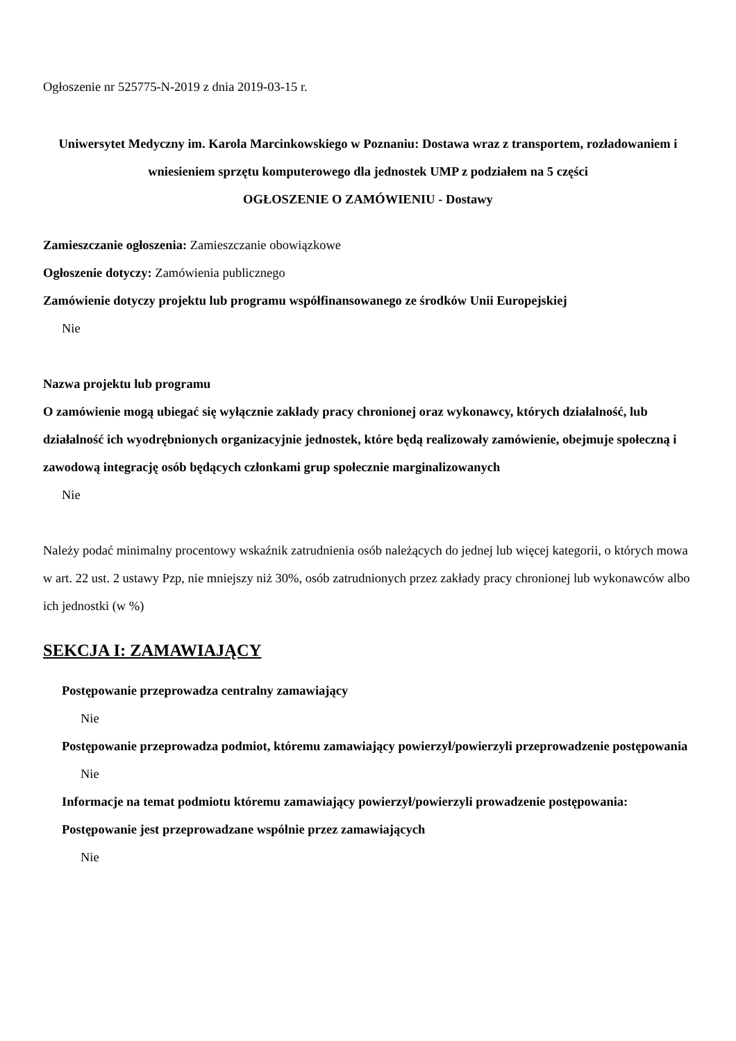Ogłoszenie nr 525775-N-2019 z dnia 2019-03-15 r.
Uniwersytet Medyczny im. Karola Marcinkowskiego w Poznaniu: Dostawa wraz z transportem, rozładowaniem i wniesieniem sprzętu komputerowego dla jednostek UMP z podziałem na 5 części
OGŁOSZENIE O ZAMÓWIENIU - Dostawy
Zamieszczanie ogłoszenia: Zamieszczanie obowiązkowe
Ogłoszenie dotyczy: Zamówienia publicznego
Zamówienie dotyczy projektu lub programu współfinansowanego ze środków Unii Europejskiej
Nie
Nazwa projektu lub programu
O zamówienie mogą ubiegać się wyłącznie zakłady pracy chronionej oraz wykonawcy, których działalność, lub działalność ich wyodrębnionych organizacyjnie jednostek, które będą realizowały zamówienie, obejmuje społeczną i zawodową integrację osób będących członkami grup społecznie marginalizowanych
Nie
Należy podać minimalny procentowy wskaźnik zatrudnienia osób należących do jednej lub więcej kategorii, o których mowa w art. 22 ust. 2 ustawy Pzp, nie mniejszy niż 30%, osób zatrudnionych przez zakłady pracy chronionej lub wykonawców albo ich jednostki (w %)
SEKCJA I: ZAMAWIAJĄCY
Postępowanie przeprowadza centralny zamawiający
Nie
Postępowanie przeprowadza podmiot, któremu zamawiający powierzył/powierzyli przeprowadzenie postępowania
Nie
Informacje na temat podmiotu któremu zamawiający powierzył/powierzyli prowadzenie postępowania:
Postępowanie jest przeprowadzane wspólnie przez zamawiających
Nie